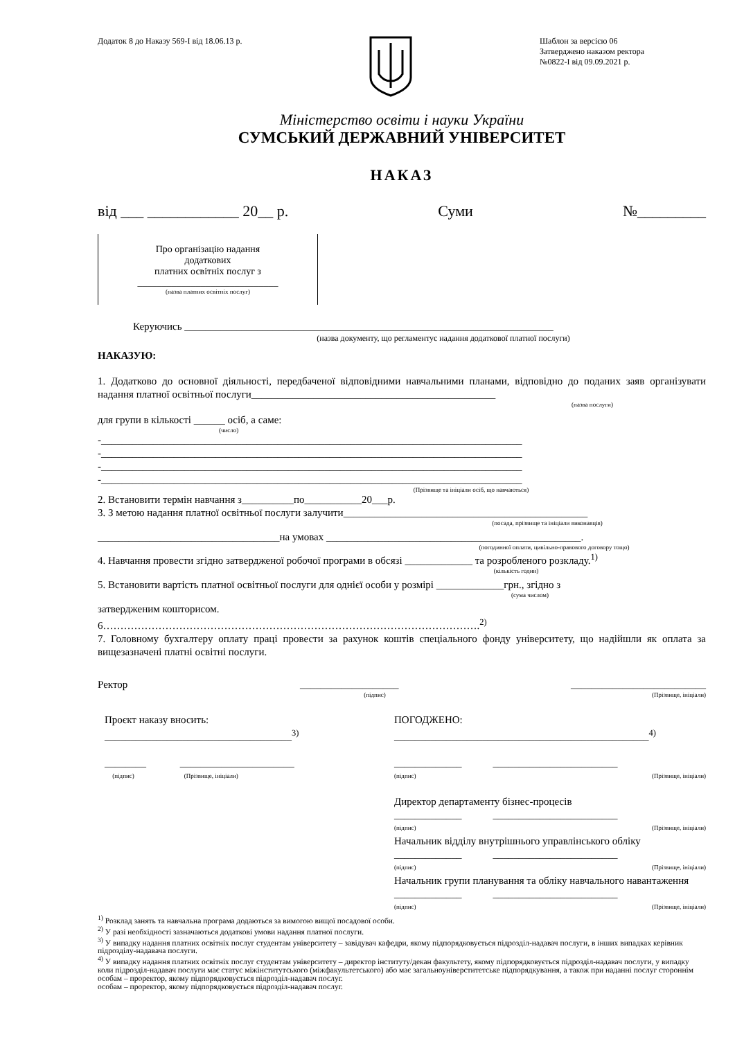Додаток 8 до Наказу 569-І від 18.06.13 р.
Шаблон за версією 06
Затверджено наказом ректора
№0822-І від 09.09.2021 р.
Міністерство освіти і науки України
СУМСЬКИЙ ДЕРЖАВНИЙ УНІВЕРСИТЕТ
НАКАЗ
від ___ ____________ 20__ р. Суми №_________
Про організацію надання
додаткових
платних освітніх послуг з
_____________________________
(назва платних освітніх послуг)
Керуючись _______________________________________________________________________
(назва документу, що регламентує надання додаткової платної послуги)
НАКАЗУЮ:
1. Додатково до основної діяльності, передбаченої відповідними навчальними планами, відповідно до поданих заяв організувати надання платної освітньої послуги_______________________________________________
(назва послуги)
для групи в кількості ______ осіб, а саме:
(число)
-_________________________________________________________________________________
-_________________________________________________________________________________
-_________________________________________________________________________________
-_________________________________________________________________________________
(Прізвище та ініціали осіб, що навчаються)
2. Встановити термін навчання з__________по___________20___р.
3. З метою надання платної освітньої послуги залучити_______________________________________________
(посада, прізвище та ініціали виконавців)
___________________________________на умовах _________________________________________________.
(погодинної оплати, цивільно-правового договору тощо)
4. Навчання провести згідно затвердженої робочої програми в обсязі _____________ та розробленого розкладу.<sup>1)</sup>
(кількість годин)
5. Встановити вартість платної освітньої послуги для однієї особи у розмірі _____________грн., згідно з
(сума числом)
затвердженим кошторисом.
6……………………………………………………………………………………………….<sup>2)</sup>
7. Головному бухгалтеру оплату праці провести за рахунок коштів спеціального фонду університету, що надійшли як оплата за вищезазначені платні освітні послуги.
Ректор ___________________ __________________________
(підпис) (Прізвище, ініціали)
Проєкт наказу вносить:
____________________________________<sup>3)</sup>
________ ______________________
(підпис) (Прізвище, ініціали)
ПОГОДЖЕНО:
_________________________________________________<sup>4)</sup>
_____________ ________________________
(підпис) (Прізвище, ініціали)
Директор департаменту бізнес-процесів
_____________ ________________________
(підпис) (Прізвище, ініціали)
Начальник відділу внутрішнього управлінського обліку
_____________ ________________________
(підпис) (Прізвище, ініціали)
Начальник групи планування та обліку навчального навантаження
_____________ ________________________
(підпис) (Прізвище, ініціали)
<sup>1)</sup> Розклад занять та навчальна програма додаються за вимогою вищої посадової особи.
<sup>2)</sup> У разі необхідності зазначаються додаткові умови надання платної послуги.
<sup>3)</sup> У випадку надання платних освітніх послуг студентам університету – завідувач кафедри, якому підпорядковується підрозділ-надавач послуги, в інших випадках керівник підрозділу-надавача послуги.
<sup>4)</sup> У випадку надання платних освітніх послуг студентам університету – директор інституту/декан факультету, якому підпорядковується підрозділ-надавач послуги, у випадку коли підрозділ-надавач послуги має статус міжінститутського (міжфакультетського) або має загальноуніверститетське підпорядкування, а також при наданні послуг стороннім особам – проректор, якому підпорядковується підрозділ-надавач послуг.
особам – проректор, якому підпорядковується підрозділ-надавач послуг.